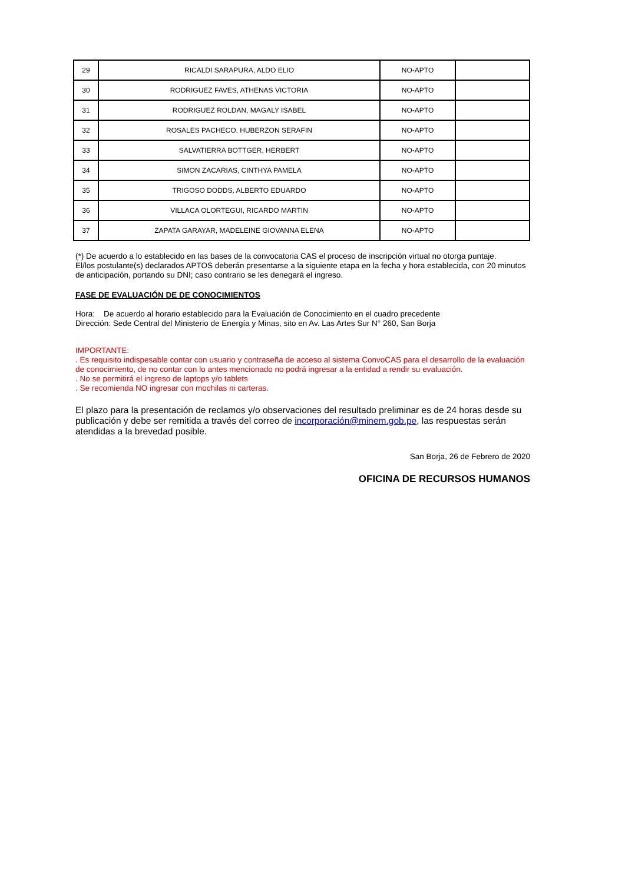| 29 | RICALDI SARAPURA, ALDO ELIO | NO-APTO | |
| 30 | RODRIGUEZ FAVES, ATHENAS VICTORIA | NO-APTO | |
| 31 | RODRIGUEZ ROLDAN, MAGALY ISABEL | NO-APTO | |
| 32 | ROSALES PACHECO, HUBERZON SERAFIN | NO-APTO | |
| 33 | SALVATIERRA BOTTGER, HERBERT | NO-APTO | |
| 34 | SIMON ZACARIAS, CINTHYA PAMELA | NO-APTO | |
| 35 | TRIGOSO DODDS, ALBERTO EDUARDO | NO-APTO | |
| 36 | VILLACA OLORTEGUI, RICARDO MARTIN | NO-APTO | |
| 37 | ZAPATA GARAYAR, MADELEINE GIOVANNA ELENA | NO-APTO | |
(*) De acuerdo a lo establecido en las bases de la convocatoria CAS el proceso de inscripción virtual no otorga puntaje.
El/los postulante(s) declarados APTOS deberán presentarse a la siguiente etapa en la fecha y hora establecida, con 20 minutos de anticipación, portando su DNI; caso contrario se les denegará el ingreso.
FASE DE EVALUACIÓN DE DE CONOCIMIENTOS
Hora: De acuerdo al horario establecido para la Evaluación de Conocimiento en el cuadro precedente
Dirección: Sede Central del Ministerio de Energía y Minas, sito en Av. Las Artes Sur N° 260, San Borja
IMPORTANTE:
. Es requisito indispesable contar con usuario y contraseña de acceso al sistema ConvoCAS para el desarrollo de la evaluación de conocimiento, de no contar con lo antes mencionado no podrá ingresar a la entidad a rendir su evaluación.
. No se permitirá el ingreso de laptops y/o tablets
. Se recomienda NO ingresar con mochilas ni carteras.
El plazo para la presentación de reclamos y/o observaciones del resultado preliminar es de 24 horas desde su publicación y debe ser remitida a través del correo de incorporación@minem.gob.pe, las respuestas serán atendidas a la brevedad posible.
San Borja, 26 de Febrero de 2020
OFICINA DE RECURSOS HUMANOS